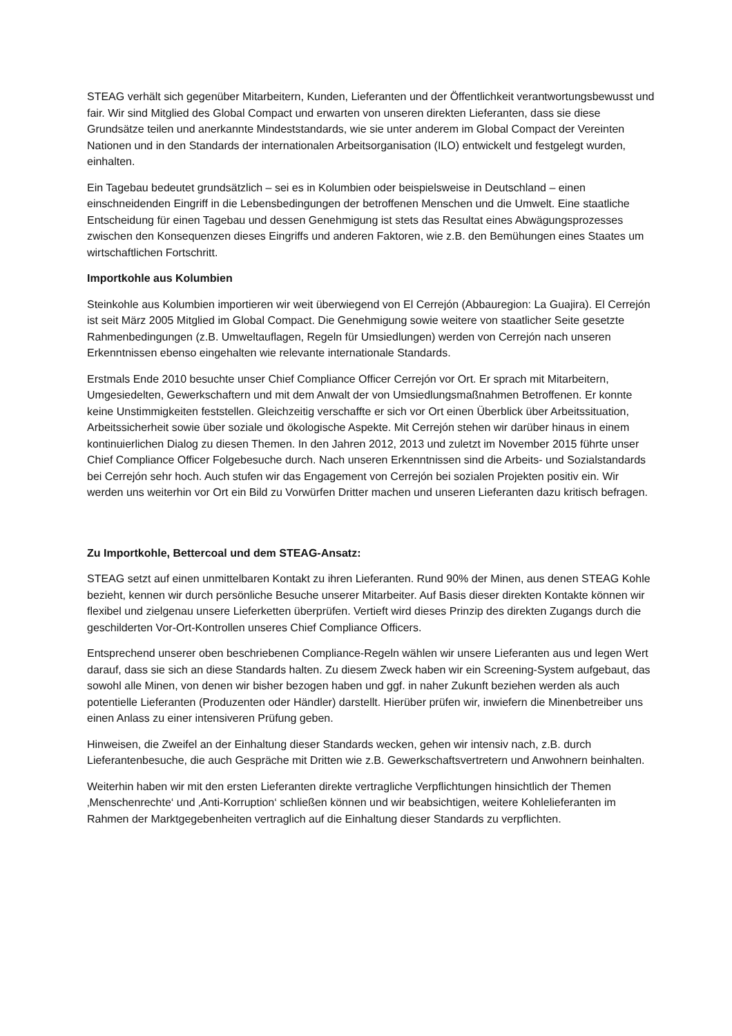STEAG verhält sich gegenüber Mitarbeitern, Kunden, Lieferanten und der Öffentlichkeit verantwortungsbewusst und fair. Wir sind Mitglied des Global Compact und erwarten von unseren direkten Lieferanten, dass sie diese Grundsätze teilen und anerkannte Mindeststandards, wie sie unter anderem im Global Compact der Vereinten Nationen und in den Standards der internationalen Arbeitsorganisation (ILO) entwickelt und festgelegt wurden, einhalten.
Ein Tagebau bedeutet grundsätzlich – sei es in Kolumbien oder beispielsweise in Deutschland – einen einschneidenden Eingriff in die Lebensbedingungen der betroffenen Menschen und die Umwelt. Eine staatliche Entscheidung für einen Tagebau und dessen Genehmigung ist stets das Resultat eines Abwägungsprozesses zwischen den Konsequenzen dieses Eingriffs und anderen Faktoren, wie z.B. den Bemühungen eines Staates um wirtschaftlichen Fortschritt.
Importkohle aus Kolumbien
Steinkohle aus Kolumbien importieren wir weit überwiegend von El Cerrejón (Abbauregion: La Guajira). El Cerrejón ist seit März 2005 Mitglied im Global Compact. Die Genehmigung sowie weitere von staatlicher Seite gesetzte Rahmenbedingungen (z.B. Umweltauflagen, Regeln für Umsiedlungen) werden von Cerrejón nach unseren Erkenntnissen ebenso eingehalten wie relevante internationale Standards.
Erstmals Ende 2010 besuchte unser Chief Compliance Officer Cerrejón vor Ort. Er sprach mit Mitarbeitern, Umgesiedelten, Gewerkschaftern und mit dem Anwalt der von Umsiedlungsmaßnahmen Betroffenen. Er konnte keine Unstimmigkeiten feststellen. Gleichzeitig verschaffte er sich vor Ort einen Überblick über Arbeitssituation, Arbeitssicherheit sowie über soziale und ökologische Aspekte. Mit Cerrejón stehen wir darüber hinaus in einem kontinuierlichen Dialog zu diesen Themen. In den Jahren 2012, 2013 und zuletzt im November 2015 führte unser Chief Compliance Officer Folgebesuche durch. Nach unseren Erkenntnissen sind die Arbeits- und Sozialstandards bei Cerrejón sehr hoch. Auch stufen wir das Engagement von Cerrejón bei sozialen Projekten positiv ein. Wir werden uns weiterhin vor Ort ein Bild zu Vorwürfen Dritter machen und unseren Lieferanten dazu kritisch befragen.
Zu Importkohle, Bettercoal und dem STEAG-Ansatz:
STEAG setzt auf einen unmittelbaren Kontakt zu ihren Lieferanten. Rund 90% der Minen, aus denen STEAG Kohle bezieht, kennen wir durch persönliche Besuche unserer Mitarbeiter. Auf Basis dieser direkten Kontakte können wir flexibel und zielgenau unsere Lieferketten überprüfen. Vertieft wird dieses Prinzip des direkten Zugangs durch die geschilderten Vor-Ort-Kontrollen unseres Chief Compliance Officers.
Entsprechend unserer oben beschriebenen Compliance-Regeln wählen wir unsere Lieferanten aus und legen Wert darauf, dass sie sich an diese Standards halten. Zu diesem Zweck haben wir ein Screening-System aufgebaut, das sowohl alle Minen, von denen wir bisher bezogen haben und ggf. in naher Zukunft beziehen werden als auch potentielle Lieferanten (Produzenten oder Händler) darstellt. Hierüber prüfen wir, inwiefern die Minenbetreiber uns einen Anlass zu einer intensiveren Prüfung geben.
Hinweisen, die Zweifel an der Einhaltung dieser Standards wecken, gehen wir intensiv nach, z.B. durch Lieferantenbesuche, die auch Gespräche mit Dritten wie z.B. Gewerkschaftsvertretern und Anwohnern beinhalten.
Weiterhin haben wir mit den ersten Lieferanten direkte vertragliche Verpflichtungen hinsichtlich der Themen ‚Menschenrechte‘ und ‚Anti-Korruption‘ schließen können und wir beabsichtigen, weitere Kohlelieferanten im Rahmen der Marktgegebenheiten vertraglich auf die Einhaltung dieser Standards zu verpflichten.